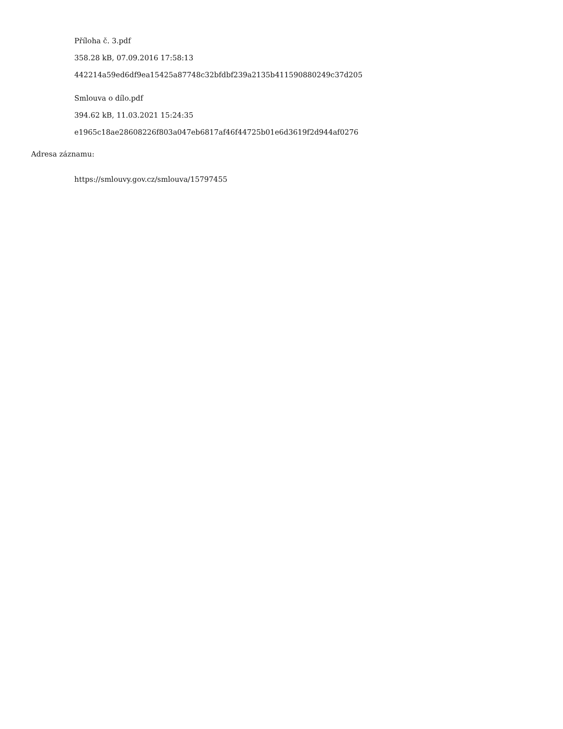Příloha č. 3.pdf
358.28 kB, 07.09.2016 17:58:13
442214a59ed6df9ea15425a87748c32bfdbf239a2135b411590880249c37d205
Smlouva o dílo.pdf
394.62 kB, 11.03.2021 15:24:35
e1965c18ae28608226f803a047eb6817af46f44725b01e6d3619f2d944af0276
Adresa záznamu:
https://smlouvy.gov.cz/smlouva/15797455